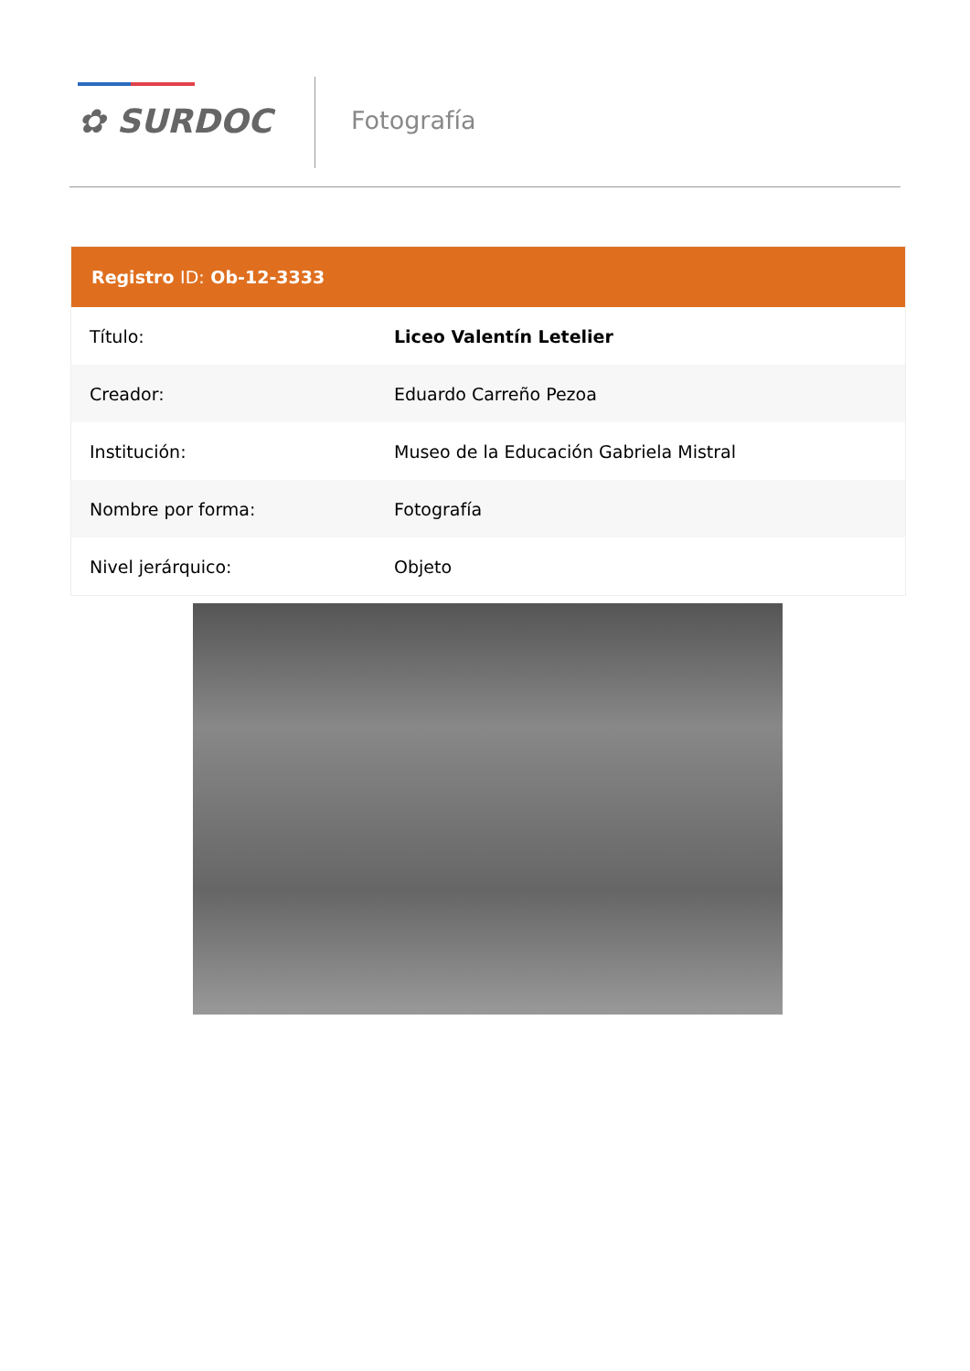✿ SURDOC Fotografía
| Registro ID: Ob-12-3333 | |
| --- | --- |
| Título: | Liceo Valentín Letelier |
| Creador: | Eduardo Carreño Pezoa |
| Institución: | Museo de la Educación Gabriela Mistral |
| Nombre por forma: | Fotografía |
| Nivel jerárquico: | Objeto |